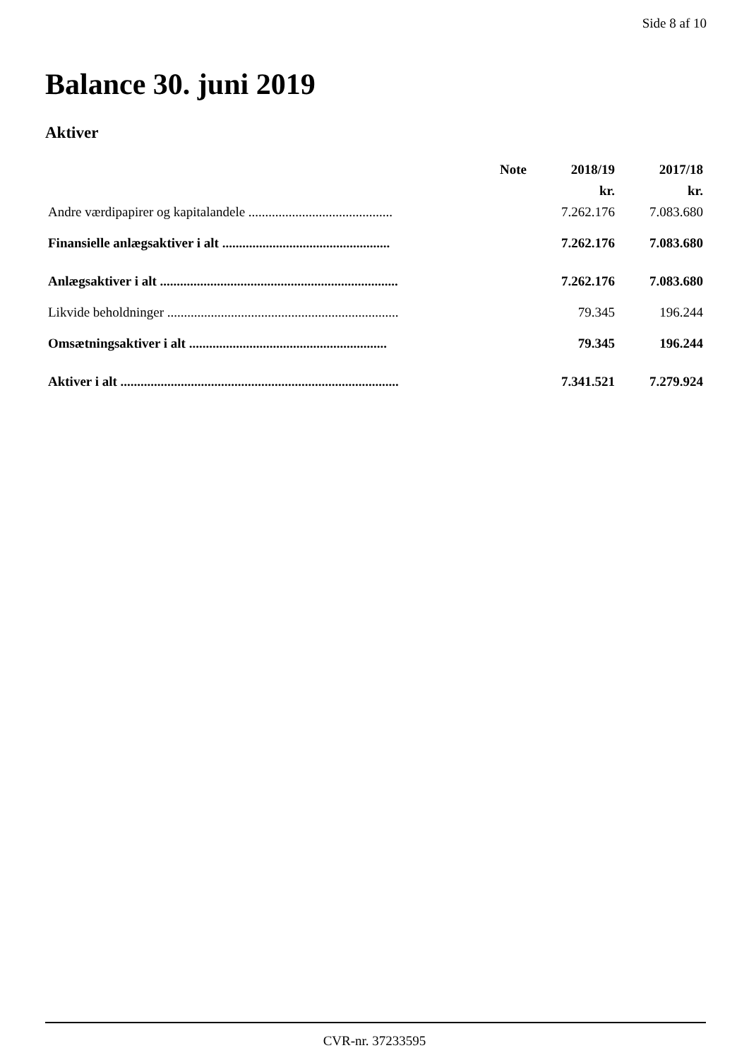Side 8 af 10
Balance 30. juni 2019
Aktiver
| | Note | 2018/19 | 2017/18 |
| --- | --- | --- | --- |
| | | kr. | kr. |
| Andre værdipapirer og kapitalandele ........................................... | | 7.262.176 | 7.083.680 |
| Finansielle anlægsaktiver i alt .................................................. | | 7.262.176 | 7.083.680 |
| Anlægsaktiver i alt ....................................................................... | | 7.262.176 | 7.083.680 |
| Likvide beholdninger ..................................................................... | | 79.345 | 196.244 |
| Omsætningsaktiver i alt ........................................................... | | 79.345 | 196.244 |
| Aktiver i alt ................................................................................... | | 7.341.521 | 7.279.924 |
CVR-nr. 37233595